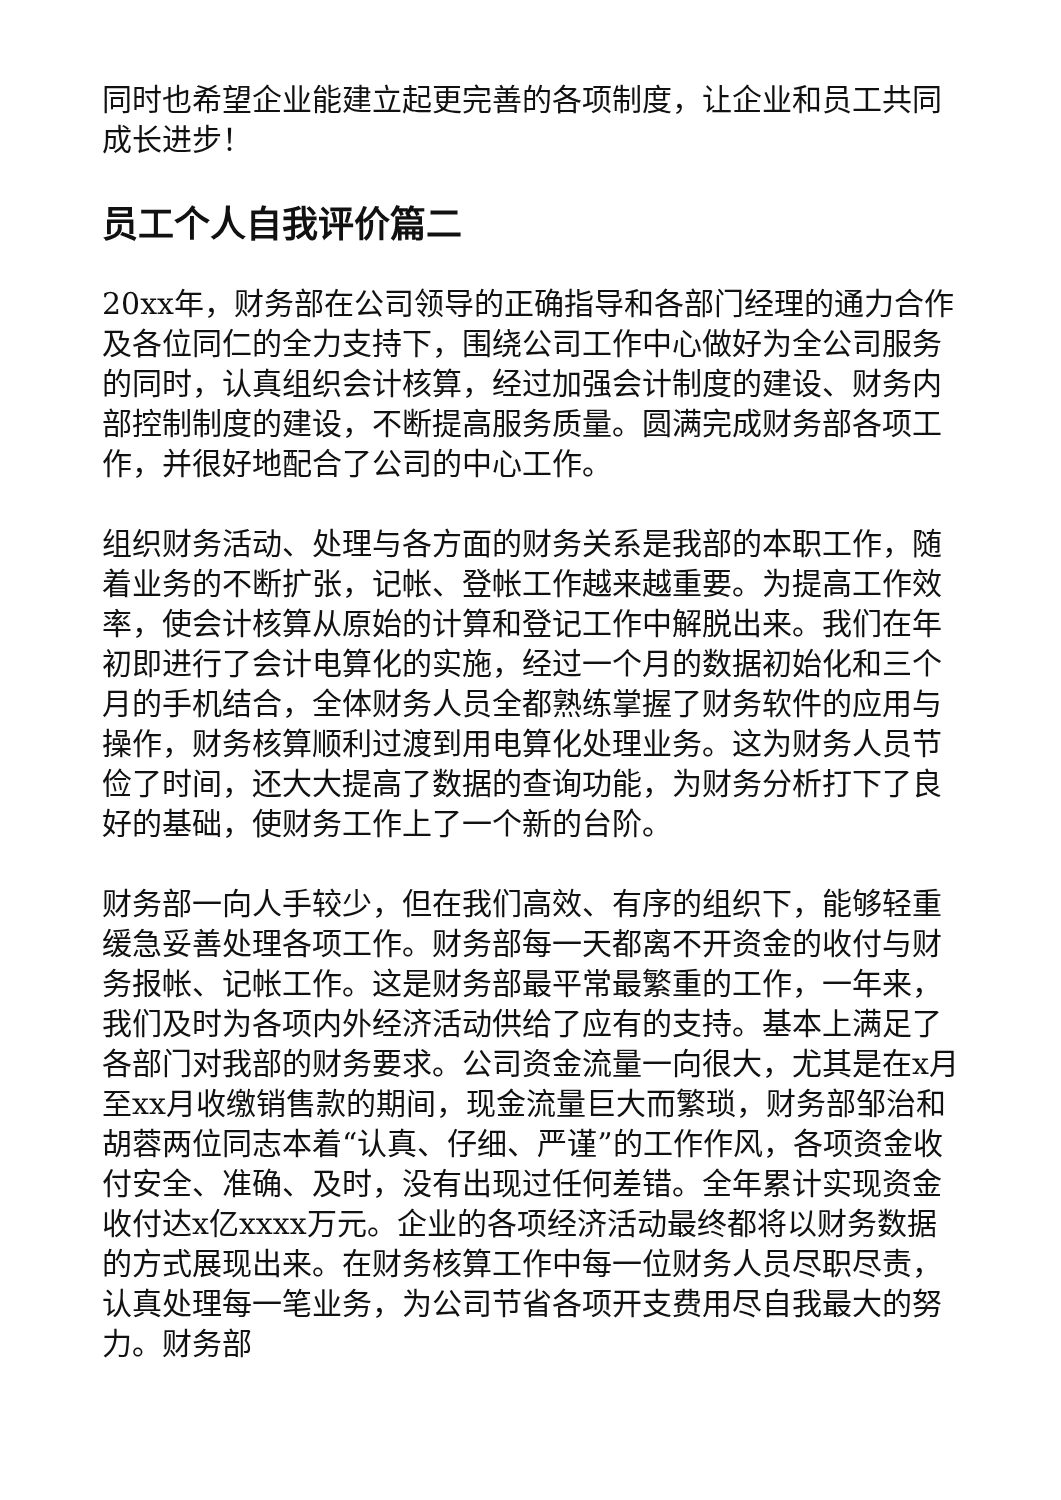同时也希望企业能建立起更完善的各项制度，让企业和员工共同成长进步！
员工个人自我评价篇二
20xx年，财务部在公司领导的正确指导和各部门经理的通力合作及各位同仁的全力支持下，围绕公司工作中心做好为全公司服务的同时，认真组织会计核算，经过加强会计制度的建设、财务内部控制制度的建设，不断提高服务质量。圆满完成财务部各项工作，并很好地配合了公司的中心工作。
组织财务活动、处理与各方面的财务关系是我部的本职工作，随着业务的不断扩张，记帐、登帐工作越来越重要。为提高工作效率，使会计核算从原始的计算和登记工作中解脱出来。我们在年初即进行了会计电算化的实施，经过一个月的数据初始化和三个月的手机结合，全体财务人员全都熟练掌握了财务软件的应用与操作，财务核算顺利过渡到用电算化处理业务。这为财务人员节俭了时间，还大大提高了数据的查询功能，为财务分析打下了良好的基础，使财务工作上了一个新的台阶。
财务部一向人手较少，但在我们高效、有序的组织下，能够轻重缓急妥善处理各项工作。财务部每一天都离不开资金的收付与财务报帐、记帐工作。这是财务部最平常最繁重的工作，一年来，我们及时为各项内外经济活动供给了应有的支持。基本上满足了各部门对我部的财务要求。公司资金流量一向很大，尤其是在x月至xx月收缴销售款的期间，现金流量巨大而繁琐，财务部邹治和胡蓉两位同志本着“认真、仔细、严谨”的工作作风，各项资金收付安全、准确、及时，没有出现过任何差错。全年累计实现资金收付达x亿xxxx万元。企业的各项经济活动最终都将以财务数据的方式展现出来。在财务核算工作中每一位财务人员尽职尽责，认真处理每一笔业务，为公司节省各项开支费用尽自我最大的努力。财务部